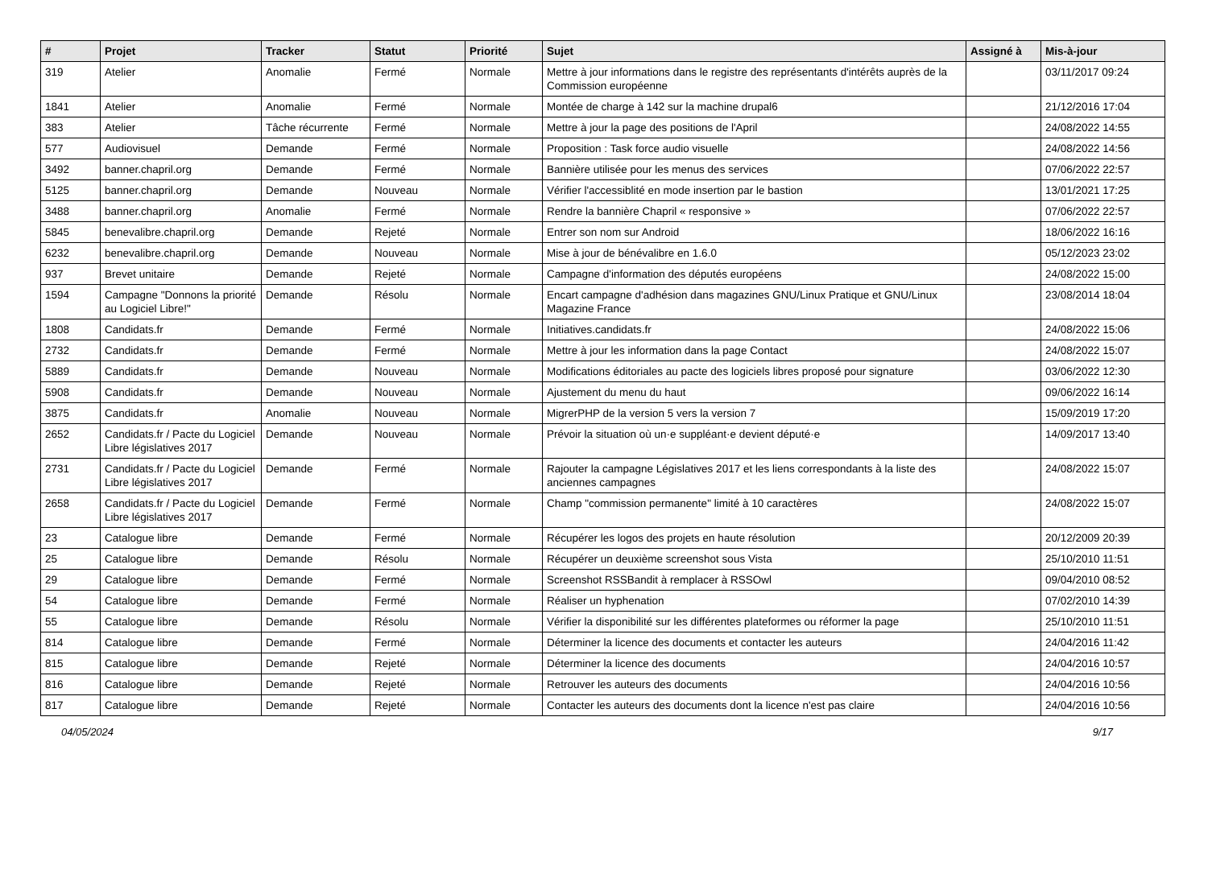| # | Projet | Tracker | Statut | Priorité | Sujet | Assigné à | Mis-à-jour |
| --- | --- | --- | --- | --- | --- | --- | --- |
| 319 | Atelier | Anomalie | Fermé | Normale | Mettre à jour informations dans le registre des représentants d'intérêts auprès de la Commission européenne | | 03/11/2017 09:24 |
| 1841 | Atelier | Anomalie | Fermé | Normale | Montée de charge à 142 sur la machine drupal6 | | 21/12/2016 17:04 |
| 383 | Atelier | Tâche récurrente | Fermé | Normale | Mettre à jour la page des positions de l'April | | 24/08/2022 14:55 |
| 577 | Audiovisuel | Demande | Fermé | Normale | Proposition : Task force audio visuelle | | 24/08/2022 14:56 |
| 3492 | banner.chapril.org | Demande | Fermé | Normale | Bannière utilisée pour les menus des services | | 07/06/2022 22:57 |
| 5125 | banner.chapril.org | Demande | Nouveau | Normale | Vérifier l'accessiblité en mode insertion par le bastion | | 13/01/2021 17:25 |
| 3488 | banner.chapril.org | Anomalie | Fermé | Normale | Rendre la bannière Chapril « responsive » | | 07/06/2022 22:57 |
| 5845 | benevalibre.chapril.org | Demande | Rejeté | Normale | Entrer son nom sur Android | | 18/06/2022 16:16 |
| 6232 | benevalibre.chapril.org | Demande | Nouveau | Normale | Mise à jour de bénévalibre en 1.6.0 | | 05/12/2023 23:02 |
| 937 | Brevet unitaire | Demande | Rejeté | Normale | Campagne d'information des députés européens | | 24/08/2022 15:00 |
| 1594 | Campagne "Donnons la priorité au Logiciel Libre!" | Demande | Résolu | Normale | Encart campagne d'adhésion dans magazines GNU/Linux Pratique et GNU/Linux Magazine France | | 23/08/2014 18:04 |
| 1808 | Candidats.fr | Demande | Fermé | Normale | Initiatives.candidats.fr | | 24/08/2022 15:06 |
| 2732 | Candidats.fr | Demande | Fermé | Normale | Mettre à jour les information dans la page Contact | | 24/08/2022 15:07 |
| 5889 | Candidats.fr | Demande | Nouveau | Normale | Modifications éditoriales au pacte des logiciels libres proposé pour signature | | 03/06/2022 12:30 |
| 5908 | Candidats.fr | Demande | Nouveau | Normale | Ajustement du menu du haut | | 09/06/2022 16:14 |
| 3875 | Candidats.fr | Anomalie | Nouveau | Normale | MigrerPHP de la version 5 vers la version 7 | | 15/09/2019 17:20 |
| 2652 | Candidats.fr / Pacte du Logiciel Libre législatives 2017 | Demande | Nouveau | Normale | Prévoir la situation où un·e suppléant·e devient député·e | | 14/09/2017 13:40 |
| 2731 | Candidats.fr / Pacte du Logiciel Libre législatives 2017 | Demande | Fermé | Normale | Rajouter la campagne Législatives 2017 et les liens correspondants à la liste des anciennes campagnes | | 24/08/2022 15:07 |
| 2658 | Candidats.fr / Pacte du Logiciel Libre législatives 2017 | Demande | Fermé | Normale | Champ "commission permanente" limité à 10 caractères | | 24/08/2022 15:07 |
| 23 | Catalogue libre | Demande | Fermé | Normale | Récupérer les logos des projets en haute résolution | | 20/12/2009 20:39 |
| 25 | Catalogue libre | Demande | Résolu | Normale | Récupérer un deuxième screenshot sous Vista | | 25/10/2010 11:51 |
| 29 | Catalogue libre | Demande | Fermé | Normale | Screenshot RSSBandit à remplacer à RSSOwl | | 09/04/2010 08:52 |
| 54 | Catalogue libre | Demande | Fermé | Normale | Réaliser un hyphenation | | 07/02/2010 14:39 |
| 55 | Catalogue libre | Demande | Résolu | Normale | Vérifier la disponibilité sur les différentes plateformes ou réformer la page | | 25/10/2010 11:51 |
| 814 | Catalogue libre | Demande | Fermé | Normale | Déterminer la licence des documents et contacter les auteurs | | 24/04/2016 11:42 |
| 815 | Catalogue libre | Demande | Rejeté | Normale | Déterminer la licence des documents | | 24/04/2016 10:57 |
| 816 | Catalogue libre | Demande | Rejeté | Normale | Retrouver les auteurs des documents | | 24/04/2016 10:56 |
| 817 | Catalogue libre | Demande | Rejeté | Normale | Contacter les auteurs des documents dont la licence n'est pas claire | | 24/04/2016 10:56 |
04/05/2024 9/17